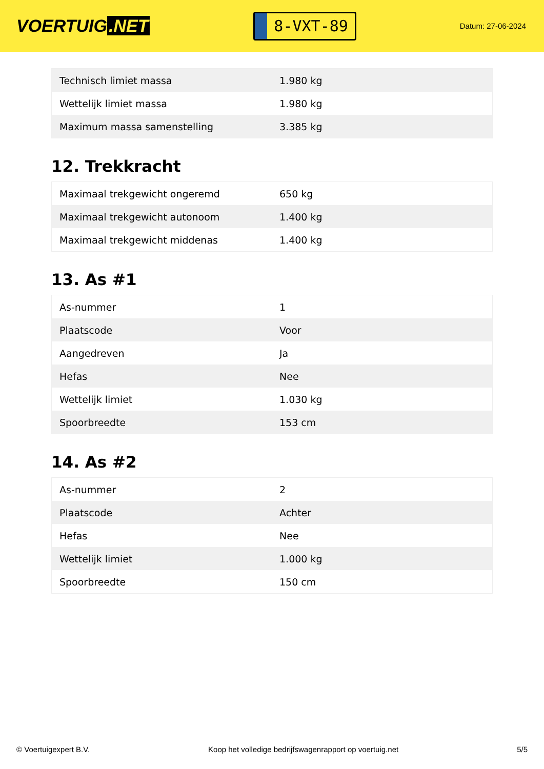VOERTUIG.NET
8-VXT-89
Datum: 27-06-2024
| Technisch limiet massa | 1.980 kg |
| Wettelijk limiet massa | 1.980 kg |
| Maximum massa samenstelling | 3.385 kg |
12. Trekkracht
| Maximaal trekgewicht ongeremd | 650 kg |
| Maximaal trekgewicht autonoom | 1.400 kg |
| Maximaal trekgewicht middenas | 1.400 kg |
13. As #1
| As-nummer | 1 |
| Plaatscode | Voor |
| Aangedreven | Ja |
| Hefas | Nee |
| Wettelijk limiet | 1.030 kg |
| Spoorbreedte | 153 cm |
14. As #2
| As-nummer | 2 |
| Plaatscode | Achter |
| Hefas | Nee |
| Wettelijk limiet | 1.000 kg |
| Spoorbreedte | 150 cm |
© Voertuigexpert B.V. Koop het volledige bedrijfswagenrapport op voertuig.net 5/5